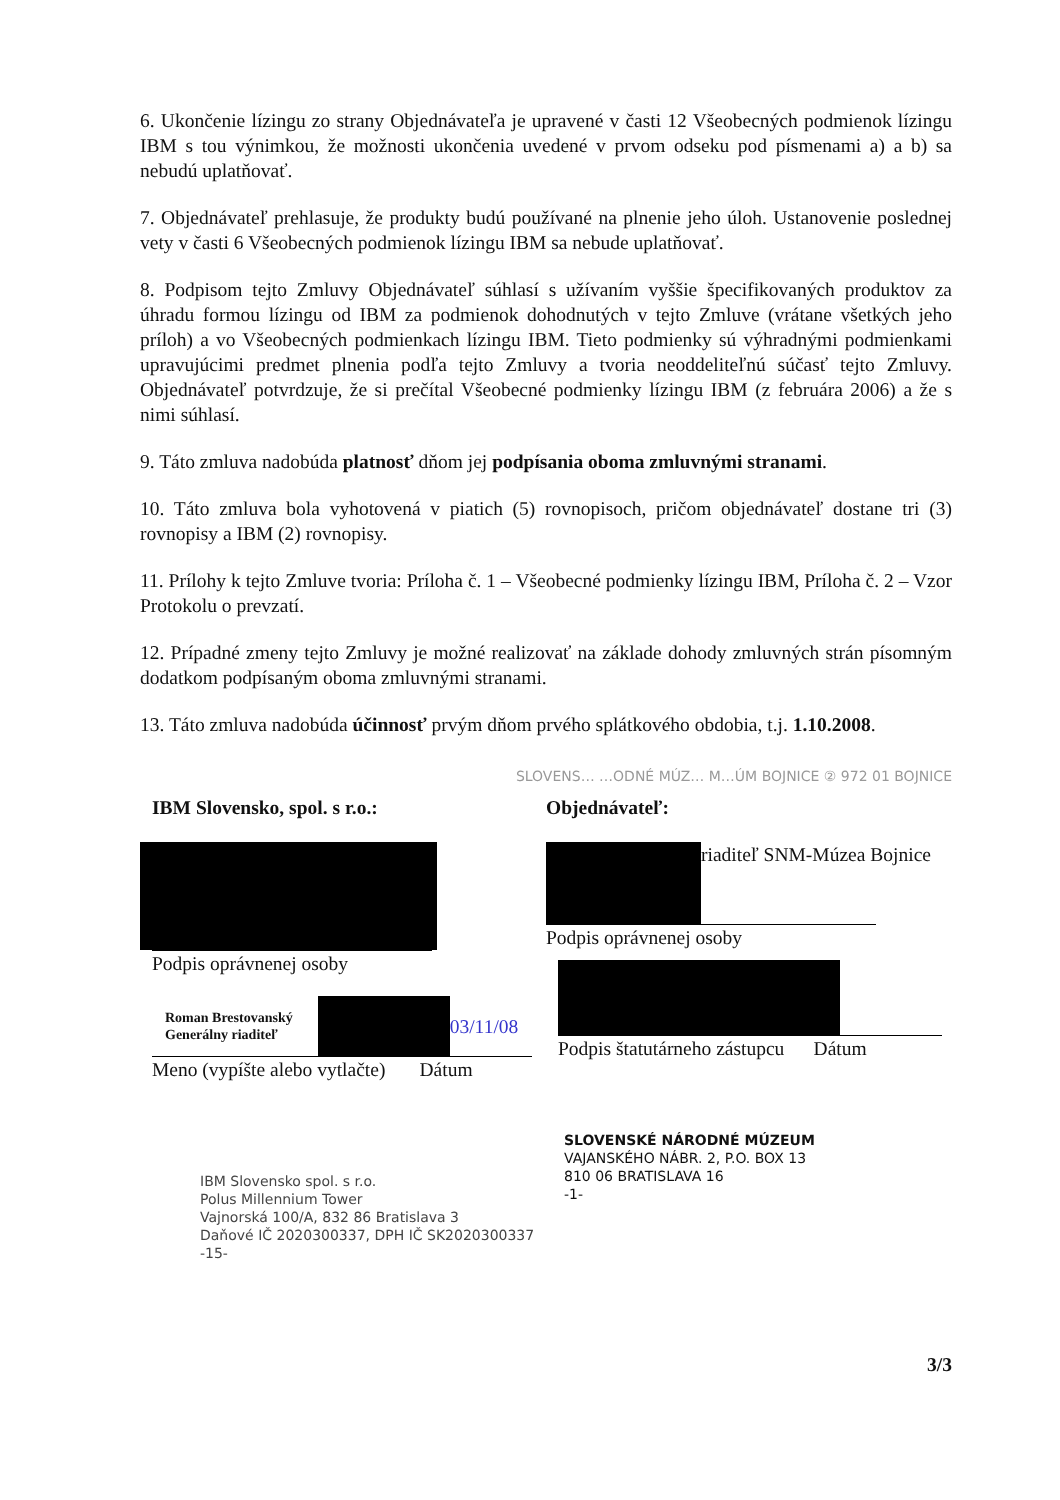6. Ukončenie lízingu zo strany Objednávateľa je upravené v časti 12 Všeobecných podmienok lízingu IBM s tou výnimkou, že možnosti ukončenia uvedené v prvom odseku pod písmenami a) a b) sa nebudú uplatňovať.
7. Objednávateľ prehlasuje, že produkty budú používané na plnenie jeho úloh. Ustanovenie poslednej vety v časti 6 Všeobecných podmienok lízingu IBM sa nebude uplatňovať.
8. Podpisom tejto Zmluvy Objednávateľ súhlasí s užívaním vyššie špecifikovaných produktov za úhradu formou lízingu od IBM za podmienok dohodnutých v tejto Zmluve (vrátane všetkých jeho príloh) a vo Všeobecných podmienkach lízingu IBM. Tieto podmienky sú výhradnými podmienkami upravujúcimi predmet plnenia podľa tejto Zmluvy a tvoria neoddeliteľnú súčasť tejto Zmluvy. Objednávateľ potvrdzuje, že si prečítal Všeobecné podmienky lízingu IBM (z februára 2006) a že s nimi súhlasí.
9. Táto zmluva nadobúda platnosť dňom jej podpísania oboma zmluvnými stranami.
10. Táto zmluva bola vyhotovená v piatich (5) rovnopisoch, pričom objednávateľ dostane tri (3) rovnopisy a IBM (2) rovnopisy.
11. Prílohy k tejto Zmluve tvoria: Príloha č. 1 – Všeobecné podmienky lízingu IBM, Príloha č. 2 – Vzor Protokolu o prevzatí.
12. Prípadné zmeny tejto Zmluvy je možné realizovať na základe dohody zmluvných strán písomným dodatkom podpísaným oboma zmluvnými stranami.
13. Táto zmluva nadobúda účinnosť prvým dňom prvého splátkového obdobia, t.j. 1.10.2008.
SLOVENS… …ODNÉ MÚZ… M…ÚM BOJNICE ② 972 01 BOJNICE
IBM Slovensko, spol. s r.o.:
Podpis oprávnenej osoby
Roman Brestovanský
Generálny riaditeľ
03/11/08
Meno (vypíšte alebo vytlačte) Dátum
IBM Slovensko spol. s r.o.
Polus Millennium Tower
Vajnorská 100/A, 832 86 Bratislava 3
Daňové IČ 2020300337, DPH IČ SK2020300337
-15-
Objednávateľ:
riaditeľ SNM-Múzea Bojnice
Podpis oprávnenej osoby
Podpis štatutárneho zástupcu Dátum
SLOVENSKÉ NÁRODNÉ MÚZEUM
VAJANSKÉHO NÁBR. 2, P.O. BOX 13
810 06 BRATISLAVA 16
-1-
3/3